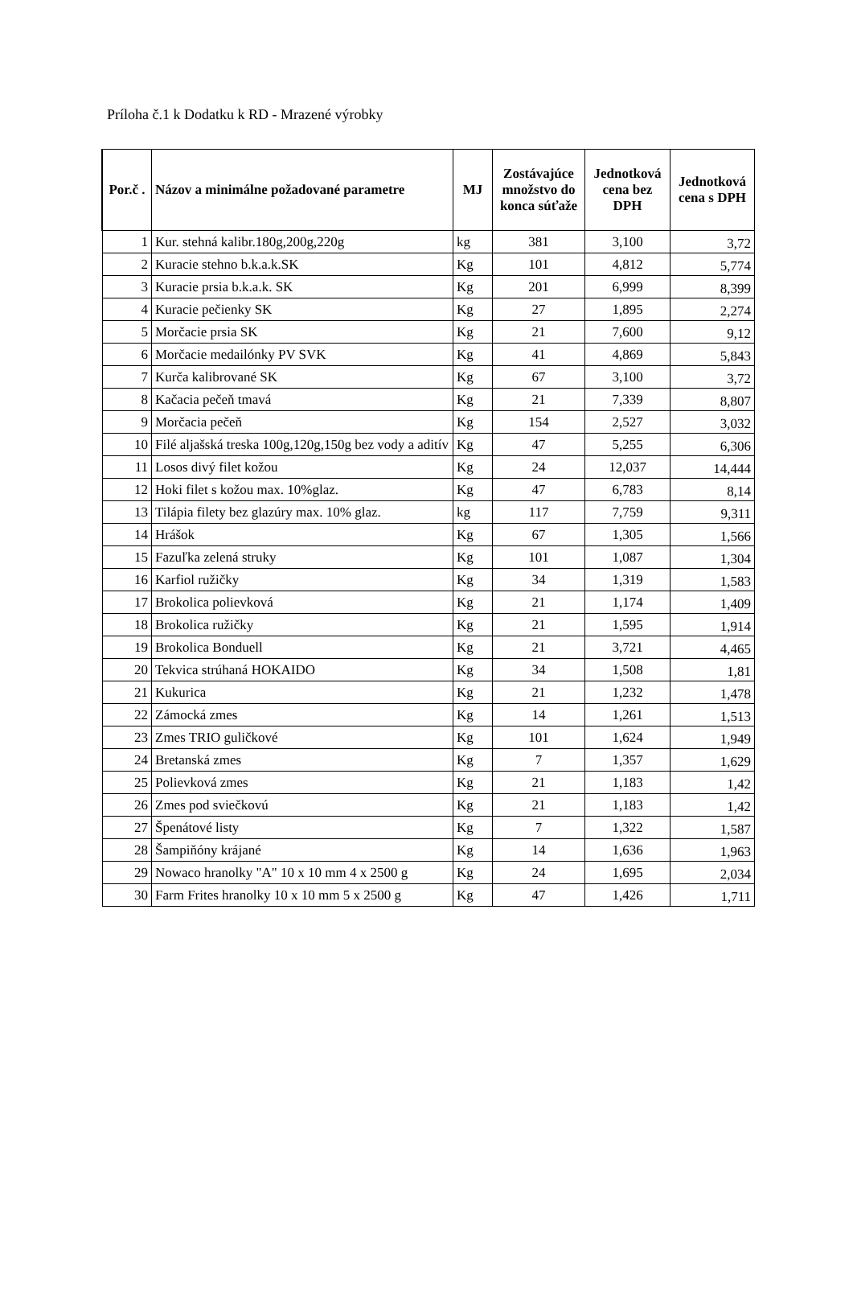Príloha č.1 k Dodatku k RD - Mrazené výrobky
| Por.č . | Názov a minimálne požadované parametre | MJ | Zostávajúce množstvo do konca súťaže | Jednotková cena bez DPH | Jednotková cena s DPH |
| --- | --- | --- | --- | --- | --- |
| 1 | Kur. stehná kalibr.180g,200g,220g | kg | 381 | 3,100 | 3,72 |
| 2 | Kuracie stehno b.k.a.k.SK | Kg | 101 | 4,812 | 5,774 |
| 3 | Kuracie prsia b.k.a.k. SK | Kg | 201 | 6,999 | 8,399 |
| 4 | Kuracie pečienky SK | Kg | 27 | 1,895 | 2,274 |
| 5 | Morčacie prsia SK | Kg | 21 | 7,600 | 9,12 |
| 6 | Morčacie medailónky PV SVK | Kg | 41 | 4,869 | 5,843 |
| 7 | Kurča kalibrované SK | Kg | 67 | 3,100 | 3,72 |
| 8 | Kačacia pečeň tmavá | Kg | 21 | 7,339 | 8,807 |
| 9 | Morčacia pečeň | Kg | 154 | 2,527 | 3,032 |
| 10 | Filé aljašská treska 100g,120g,150g bez vody a aditív | Kg | 47 | 5,255 | 6,306 |
| 11 | Losos divý filet kožou | Kg | 24 | 12,037 | 14,444 |
| 12 | Hoki filet s kožou max. 10%glaz. | Kg | 47 | 6,783 | 8,14 |
| 13 | Tilápia filety bez glazúry max. 10% glaz. | kg | 117 | 7,759 | 9,311 |
| 14 | Hrášok | Kg | 67 | 1,305 | 1,566 |
| 15 | Fazuľka zelená struky | Kg | 101 | 1,087 | 1,304 |
| 16 | Karfiol ružičky | Kg | 34 | 1,319 | 1,583 |
| 17 | Brokolica polievková | Kg | 21 | 1,174 | 1,409 |
| 18 | Brokolica ružičky | Kg | 21 | 1,595 | 1,914 |
| 19 | Brokolica Bonduell | Kg | 21 | 3,721 | 4,465 |
| 20 | Tekvica strúhaná HOKAIDO | Kg | 34 | 1,508 | 1,81 |
| 21 | Kukurica | Kg | 21 | 1,232 | 1,478 |
| 22 | Zámocká zmes | Kg | 14 | 1,261 | 1,513 |
| 23 | Zmes TRIO guličkové | Kg | 101 | 1,624 | 1,949 |
| 24 | Bretanská zmes | Kg | 7 | 1,357 | 1,629 |
| 25 | Polievková zmes | Kg | 21 | 1,183 | 1,42 |
| 26 | Zmes pod sviečkovú | Kg | 21 | 1,183 | 1,42 |
| 27 | Špenátové listy | Kg | 7 | 1,322 | 1,587 |
| 28 | Šampiňóny krájané | Kg | 14 | 1,636 | 1,963 |
| 29 | Nowaco hranolky "A" 10 x 10 mm 4 x 2500 g | Kg | 24 | 1,695 | 2,034 |
| 30 | Farm Frites hranolky 10 x 10 mm 5 x 2500 g | Kg | 47 | 1,426 | 1,711 |